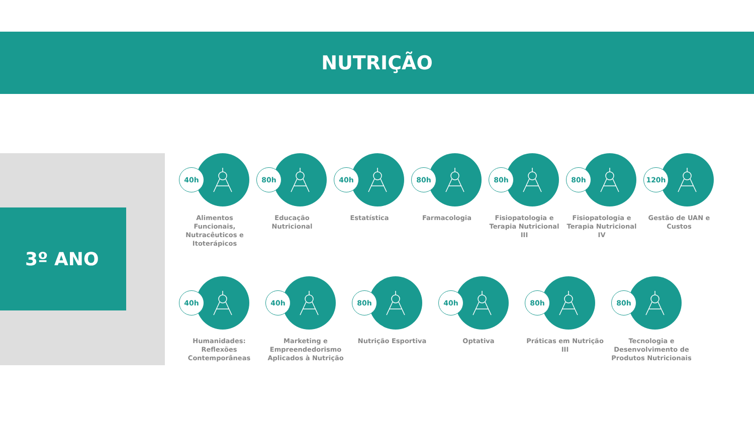NUTRIÇÃO
3º ANO
40h
Alimentos Funcionais, Nutracêuticos e Itoterápicos
80h
Educação Nutricional
40h
Estatística
80h
Farmacologia
80h
Fisiopatologia e Terapia Nutricional III
80h
Fisiopatologia e Terapia Nutricional IV
120h
Gestão de UAN e Custos
40h
Humanidades: Reflexões Contemporâneas
40h
Marketing e Empreendedorismo Aplicados à Nutrição
80h
Nutrição Esportiva
40h
Optativa
80h
Práticas em Nutrição III
80h
Tecnologia e Desenvolvimento de Produtos Nutricionais